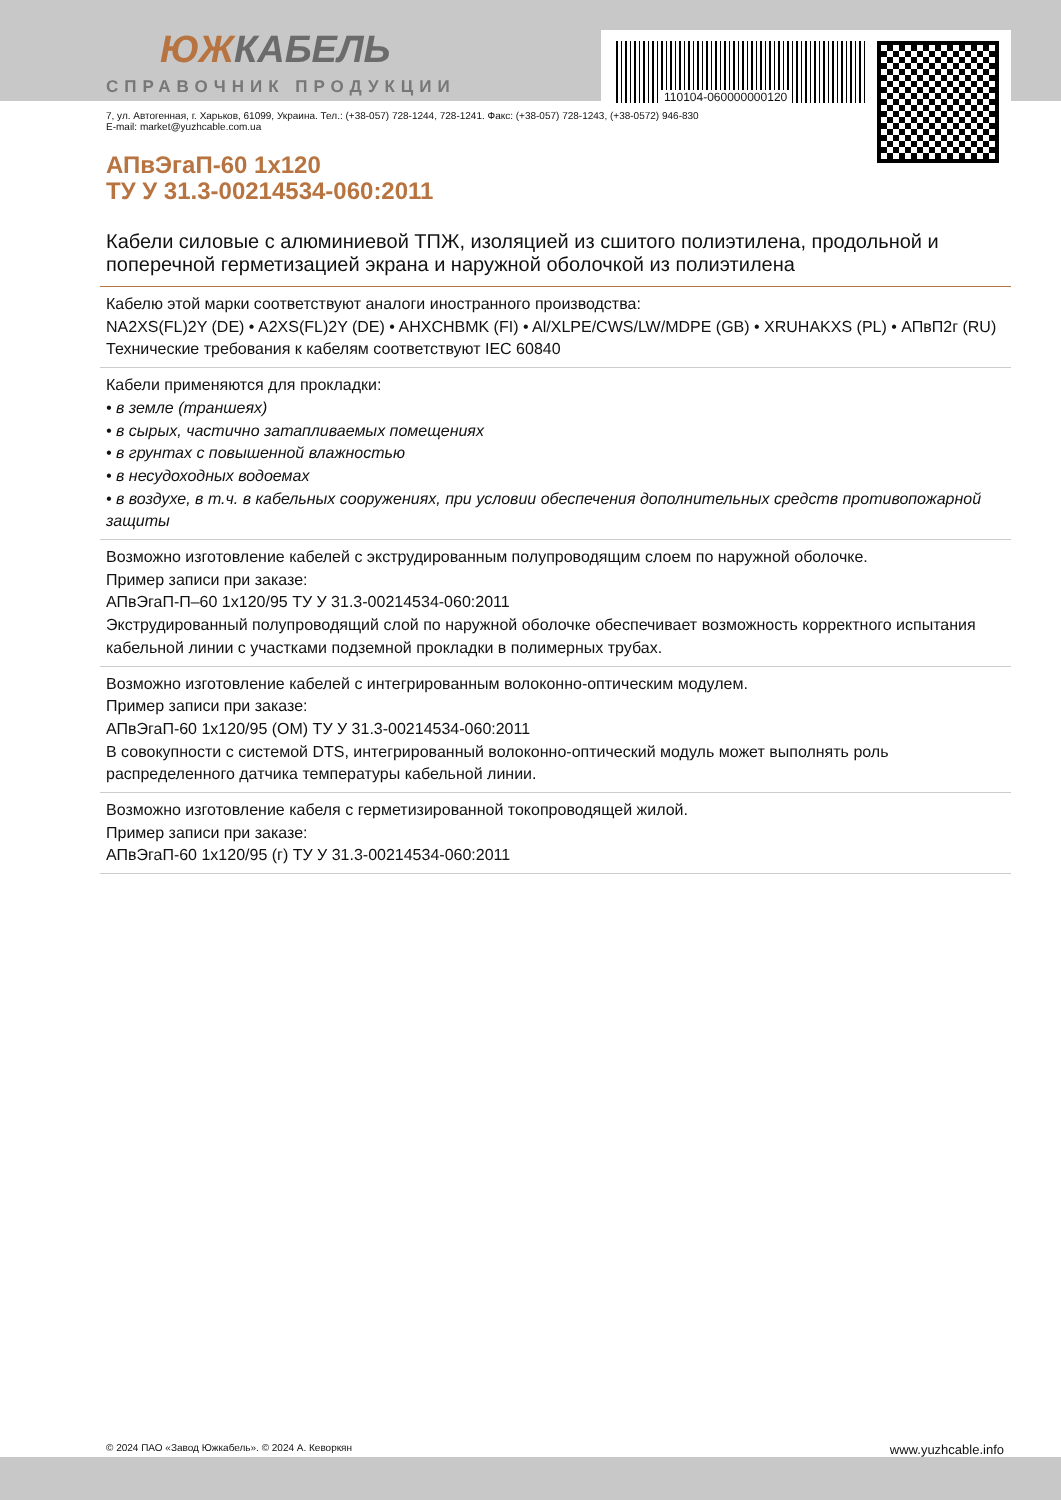110104-060000000120
ЮЖКАБЕЛЬ
СПРАВОЧНИК ПРОДУКЦИИ
7, ул. Автогенная, г. Харьков, 61099, Украина. Тел.: (+38-057) 728-1244, 728-1241. Факс: (+38-057) 728-1243, (+38-0572) 946-830
E-mail: market@yuzhcable.com.ua
АПвЭгаП-60 1х120
ТУ У 31.3-00214534-060:2011
Кабели силовые с алюминиевой ТПЖ, изоляцией из сшитого полиэтилена, продольной и поперечной герметизацией экрана и наружной оболочкой из полиэтилена
Кабелю этой марки соответствуют аналоги иностранного производства:
NA2XS(FL)2Y (DE) • A2XS(FL)2Y (DE) • AHXCHBMK (FI) • Al/XLPE/CWS/LW/MDPE (GB) • XRUHAKXS (PL) • АПвП2г (RU)
Технические требования к кабелям соответствуют IEC 60840
Кабели применяются для прокладки:
• в земле (траншеях)
• в сырых, частично затапливаемых помещениях
• в грунтах с повышенной влажностью
• в несудоходных водоемах
• в воздухе, в т.ч. в кабельных сооружениях, при условии обеспечения дополнительных средств противопожарной защиты
Возможно изготовление кабелей с экструдированным полупроводящим слоем по наружной оболочке.
Пример записи при заказе:
АПвЭгаП-П–60 1х120/95 ТУ У 31.3-00214534-060:2011
Экструдированный полупроводящий слой по наружной оболочке обеспечивает возможность корректного испытания кабельной линии с участками подземной прокладки в полимерных трубах.
Возможно изготовление кабелей с интегрированным волоконно-оптическим модулем.
Пример записи при заказе:
АПвЭгаП-60 1х120/95 (ОМ) ТУ У 31.3-00214534-060:2011
В совокупности с системой DTS, интегрированный волоконно-оптический модуль может выполнять роль распределенного датчика температуры кабельной линии.
Возможно изготовление кабеля с герметизированной токопроводящей жилой.
Пример записи при заказе:
АПвЭгаП-60 1х120/95 (г) ТУ У 31.3-00214534-060:2011
© 2024 ПАО «Завод Южкабель». © 2024 А. Кеворкян www.yuzhcable.info